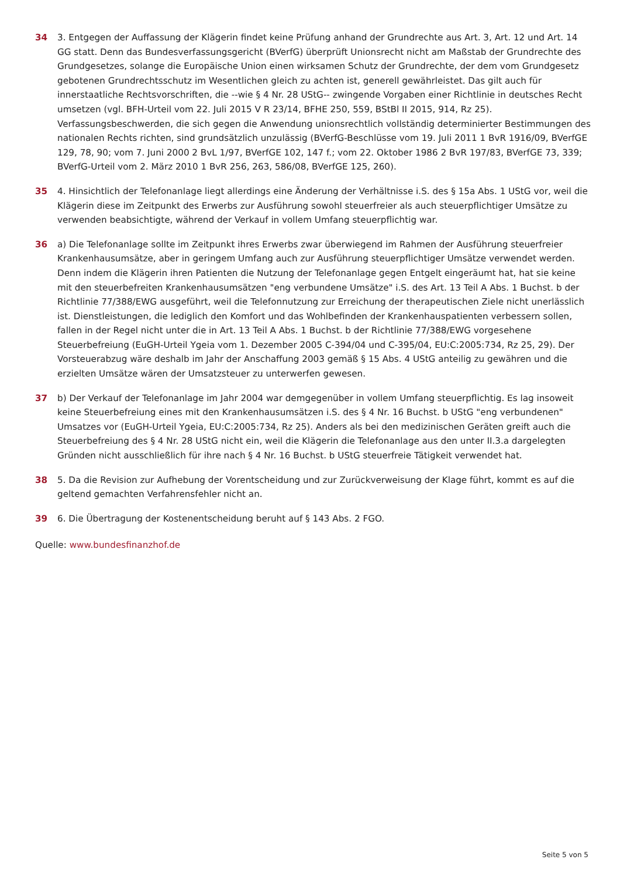34 3. Entgegen der Auffassung der Klägerin findet keine Prüfung anhand der Grundrechte aus Art. 3, Art. 12 und Art. 14 GG statt. Denn das Bundesverfassungsgericht (BVerfG) überprüft Unionsrecht nicht am Maßstab der Grundrechte des Grundgesetzes, solange die Europäische Union einen wirksamen Schutz der Grundrechte, der dem vom Grundgesetz gebotenen Grundrechtsschutz im Wesentlichen gleich zu achten ist, generell gewährleistet. Das gilt auch für innerstaatliche Rechtsvorschriften, die --wie § 4 Nr. 28 UStG-- zwingende Vorgaben einer Richtlinie in deutsches Recht umsetzen (vgl. BFH-Urteil vom 22. Juli 2015 V R 23/14, BFHE 250, 559, BStBl II 2015, 914, Rz 25). Verfassungsbeschwerden, die sich gegen die Anwendung unionsrechtlich vollständig determinierter Bestimmungen des nationalen Rechts richten, sind grundsätzlich unzulässig (BVerfG-Beschlüsse vom 19. Juli 2011 1 BvR 1916/09, BVerfGE 129, 78, 90; vom 7. Juni 2000 2 BvL 1/97, BVerfGE 102, 147 f.; vom 22. Oktober 1986 2 BvR 197/83, BVerfGE 73, 339; BVerfG-Urteil vom 2. März 2010 1 BvR 256, 263, 586/08, BVerfGE 125, 260).
35 4. Hinsichtlich der Telefonanlage liegt allerdings eine Änderung der Verhältnisse i.S. des § 15a Abs. 1 UStG vor, weil die Klägerin diese im Zeitpunkt des Erwerbs zur Ausführung sowohl steuerfreier als auch steuerpflichtiger Umsätze zu verwenden beabsichtigte, während der Verkauf in vollem Umfang steuerpflichtig war.
36 a) Die Telefonanlage sollte im Zeitpunkt ihres Erwerbs zwar überwiegend im Rahmen der Ausführung steuerfreier Krankenhausumsätze, aber in geringem Umfang auch zur Ausführung steuerpflichtiger Umsätze verwendet werden. Denn indem die Klägerin ihren Patienten die Nutzung der Telefonanlage gegen Entgelt eingeräumt hat, hat sie keine mit den steuerbefreiten Krankenhausumsätzen "eng verbundene Umsätze" i.S. des Art. 13 Teil A Abs. 1 Buchst. b der Richtlinie 77/388/EWG ausgeführt, weil die Telefonnutzung zur Erreichung der therapeutischen Ziele nicht unerlässlich ist. Dienstleistungen, die lediglich den Komfort und das Wohlbefinden der Krankenhauspatienten verbessern sollen, fallen in der Regel nicht unter die in Art. 13 Teil A Abs. 1 Buchst. b der Richtlinie 77/388/EWG vorgesehene Steuerbefreiung (EuGH-Urteil Ygeia vom 1. Dezember 2005 C-394/04 und C-395/04, EU:C:2005:734, Rz 25, 29). Der Vorsteuerabzug wäre deshalb im Jahr der Anschaffung 2003 gemäß § 15 Abs. 4 UStG anteilig zu gewähren und die erzielten Umsätze wären der Umsatzsteuer zu unterwerfen gewesen.
37 b) Der Verkauf der Telefonanlage im Jahr 2004 war demgegenüber in vollem Umfang steuerpflichtig. Es lag insoweit keine Steuerbefreiung eines mit den Krankenhausumsätzen i.S. des § 4 Nr. 16 Buchst. b UStG "eng verbundenen" Umsatzes vor (EuGH-Urteil Ygeia, EU:C:2005:734, Rz 25). Anders als bei den medizinischen Geräten greift auch die Steuerbefreiung des § 4 Nr. 28 UStG nicht ein, weil die Klägerin die Telefonanlage aus den unter II.3.a dargelegten Gründen nicht ausschließlich für ihre nach § 4 Nr. 16 Buchst. b UStG steuerfreie Tätigkeit verwendet hat.
38 5. Da die Revision zur Aufhebung der Vorentscheidung und zur Zurückverweisung der Klage führt, kommt es auf die geltend gemachten Verfahrensfehler nicht an.
39 6. Die Übertragung der Kostenentscheidung beruht auf § 143 Abs. 2 FGO.
Quelle: www.bundesfinanzhof.de
Seite 5 von 5